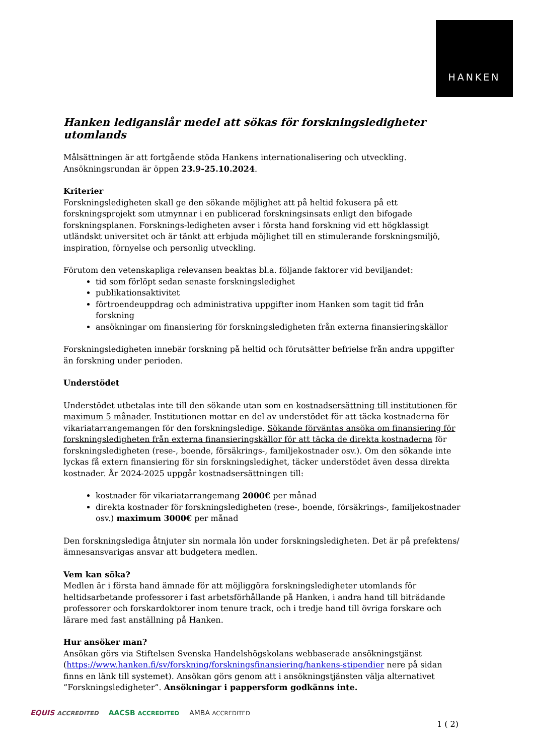HANKEN
Hanken lediganslår medel att sökas för forskningsledigheter utomlands
Målsättningen är att fortgående stöda Hankens internationalisering och utveckling.
Ansökningsrundan är öppen 23.9-25.10.2024.
Kriterier
Forskningsledigheten skall ge den sökande möjlighet att på heltid fokusera på ett forskningsprojekt som utmynnar i en publicerad forskningsinsats enligt den bifogade forskningsplanen. Forsknings-ledigheten avser i första hand forskning vid ett högklassigt utländskt universitet och är tänkt att erbjuda möjlighet till en stimulerande forskningsmiljö, inspiration, förnyelse och personlig utveckling.
Förutom den vetenskapliga relevansen beaktas bl.a. följande faktorer vid beviljandet:
tid som förlöpt sedan senaste forskningsledighet
publikationsaktivitet
förtroendeuppdrag och administrativa uppgifter inom Hanken som tagit tid från forskning
ansökningar om finansiering för forskningsledigheten från externa finansieringskällor
Forskningsledigheten innebär forskning på heltid och förutsätter befrielse från andra uppgifter än forskning under perioden.
Understödet
Understödet utbetalas inte till den sökande utan som en kostnadsersättning till institutionen för maximum 5 månader. Institutionen mottar en del av understödet för att täcka kostnaderna för vikariatarrangemangen för den forskningsledige. Sökande förväntas ansöka om finansiering för forskningsledigheten från externa finansieringskällor för att täcka de direkta kostnaderna för forskningsledigheten (rese-, boende, försäkrings-, familjekostnader osv.). Om den sökande inte lyckas få extern finansiering för sin forskningsledighet, täcker understödet även dessa direkta kostnader. År 2024-2025 uppgår kostnadsersättningen till:
kostnader för vikariatarrangemang 2000€ per månad
direkta kostnader för forskningsledigheten (rese-, boende, försäkrings-, familjekostnader osv.) maximum 3000€ per månad
Den forskningslediga åtnjuter sin normala lön under forskningsledigheten. Det är på prefektens/ämnesansvarigas ansvar att budgetera medlen.
Vem kan söka?
Medlen är i första hand ämnade för att möjliggöra forskningsledigheter utomlands för heltidsarbetande professorer i fast arbetsförhållande på Hanken, i andra hand till biträdande professorer och forskardoktorer inom tenure track, och i tredje hand till övriga forskare och lärare med fast anställning på Hanken.
Hur ansöker man?
Ansökan görs via Stiftelsen Svenska Handelshögskolans webbaserade ansökningstjänst (https://www.hanken.fi/sv/forskning/forskningsfinansiering/hankens-stipendier nere på sidan finns en länk till systemet). Ansökan görs genom att i ansökningstjänsten välja alternativet ”Forskningsledigheter”. Ansökningar i pappersform godkänns inte.
EQUIS ACCREDITED AACSB ACCREDITED AMBA ACCREDITED
1 ( 2)